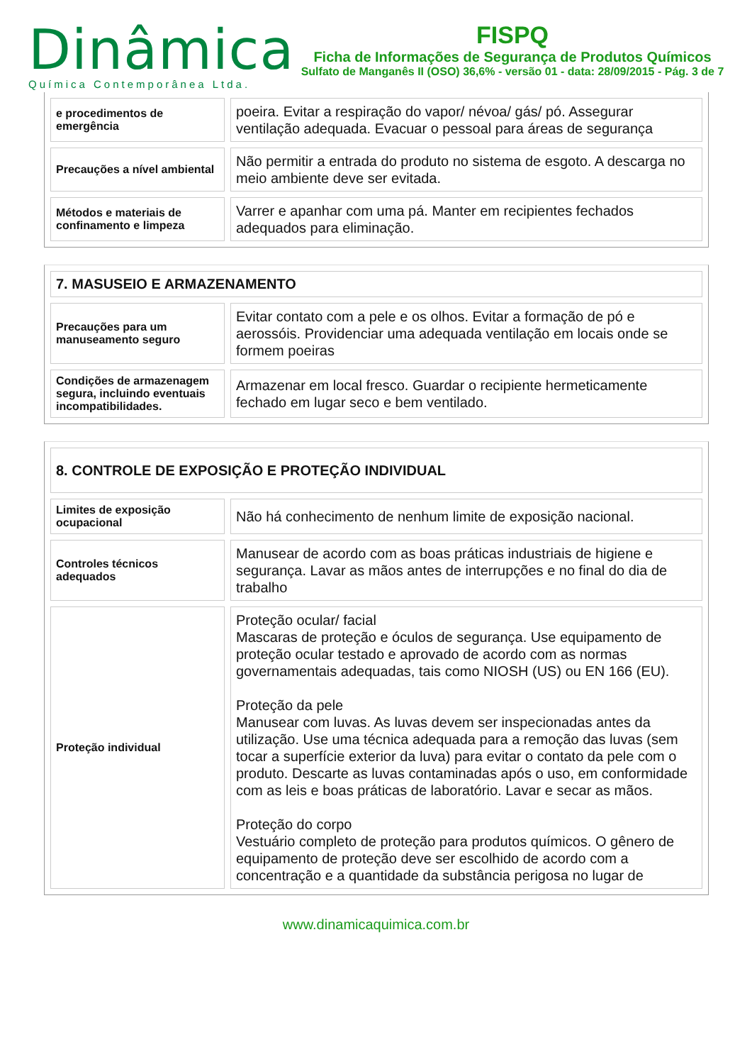Dinâmica
Química Contemporânea Ltda.
FISPQ
Ficha de Informações de Segurança de Produtos Químicos
Sulfato de Manganês II (OSO) 36,6% - versão 01 - data: 28/09/2015 - Pág. 3 de 7
| e procedimentos de emergência | poeira. Evitar a respiração do vapor/ névoa/ gás/ pó. Assegurar ventilação adequada. Evacuar o pessoal para áreas de segurança |
| Precauções a nível ambiental | Não permitir a entrada do produto no sistema de esgoto. A descarga no meio ambiente deve ser evitada. |
| Métodos e materiais de confinamento e limpeza | Varrer e apanhar com uma pá. Manter em recipientes fechados adequados para eliminação. |
| 7. MASUSEIO E ARMAZENAMENTO | |
| Precauções para um manuseamento seguro | Evitar contato com a pele e os olhos. Evitar a formação de pó e aerossóis. Providenciar uma adequada ventilação em locais onde se formem poeiras |
| Condições de armazenagem segura, incluindo eventuais incompatibilidades. | Armazenar em local fresco. Guardar o recipiente hermeticamente fechado em lugar seco e bem ventilado. |
| 8. CONTROLE DE EXPOSIÇÃO E PROTEÇÃO INDIVIDUAL | |
| Limites de exposição ocupacional | Não há conhecimento de nenhum limite de exposição nacional. |
| Controles técnicos adequados | Manusear de acordo com as boas práticas industriais de higiene e segurança. Lavar as mãos antes de interrupções e no final do dia de trabalho |
| Proteção individual | Proteção ocular/ facial Mascaras de proteção e óculos de segurança. Use equipamento de proteção ocular testado e aprovado de acordo com as normas governamentais adequadas, tais como NIOSH (US) ou EN 166 (EU). Proteção da pele Manusear com luvas. As luvas devem ser inspecionadas antes da utilização. Use uma técnica adequada para a remoção das luvas (sem tocar a superfície exterior da luva) para evitar o contato da pele com o produto. Descarte as luvas contaminadas após o uso, em conformidade com as leis e boas práticas de laboratório. Lavar e secar as mãos. Proteção do corpo Vestuário completo de proteção para produtos químicos. O gênero de equipamento de proteção deve ser escolhido de acordo com a concentração e a quantidade da substância perigosa no lugar de |
www.dinamicaquimica.com.br